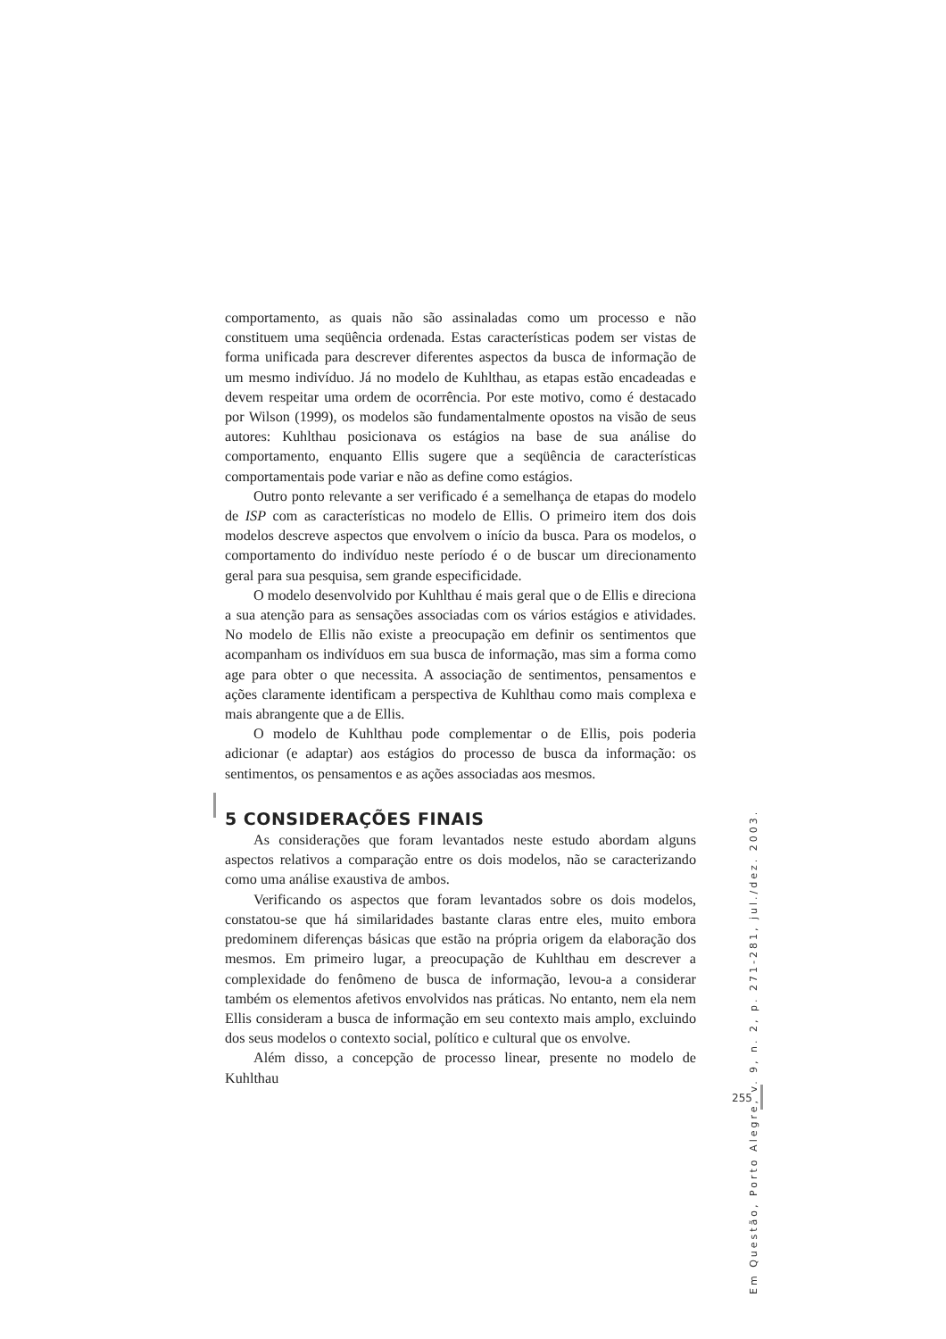comportamento, as quais não são assinaladas como um processo e não constituem uma seqüência ordenada. Estas características podem ser vistas de forma unificada para descrever diferentes aspectos da busca de informação de um mesmo indivíduo. Já no modelo de Kuhlthau, as etapas estão encadeadas e devem respeitar uma ordem de ocorrência. Por este motivo, como é destacado por Wilson (1999), os modelos são fundamentalmente opostos na visão de seus autores: Kuhlthau posicionava os estágios na base de sua análise do comportamento, enquanto Ellis sugere que a seqüência de características comportamentais pode variar e não as define como estágios.
Outro ponto relevante a ser verificado é a semelhança de etapas do modelo de ISP com as características no modelo de Ellis. O primeiro item dos dois modelos descreve aspectos que envolvem o início da busca. Para os modelos, o comportamento do indivíduo neste período é o de buscar um direcionamento geral para sua pesquisa, sem grande especificidade.
O modelo desenvolvido por Kuhlthau é mais geral que o de Ellis e direciona a sua atenção para as sensações associadas com os vários estágios e atividades. No modelo de Ellis não existe a preocupação em definir os sentimentos que acompanham os indivíduos em sua busca de informação, mas sim a forma como age para obter o que necessita. A associação de sentimentos, pensamentos e ações claramente identificam a perspectiva de Kuhlthau como mais complexa e mais abrangente que a de Ellis.
O modelo de Kuhlthau pode complementar o de Ellis, pois poderia adicionar (e adaptar) aos estágios do processo de busca da informação: os sentimentos, os pensamentos e as ações associadas aos mesmos.
5 CONSIDERAÇÕES FINAIS
As considerações que foram levantados neste estudo abordam alguns aspectos relativos a comparação entre os dois modelos, não se caracterizando como uma análise exaustiva de ambos.
Verificando os aspectos que foram levantados sobre os dois modelos, constatou-se que há similaridades bastante claras entre eles, muito embora predominem diferenças básicas que estão na própria origem da elaboração dos mesmos. Em primeiro lugar, a preocupação de Kuhlthau em descrever a complexidade do fenômeno de busca de informação, levou-a a considerar também os elementos afetivos envolvidos nas práticas. No entanto, nem ela nem Ellis consideram a busca de informação em seu contexto mais amplo, excluindo dos seus modelos o contexto social, político e cultural que os envolve.
Além disso, a concepção de processo linear, presente no modelo de Kuhlthau
Em Questão, Porto Alegre, v. 9, n. 2, p. 271-281, jul./dez. 2003.
255